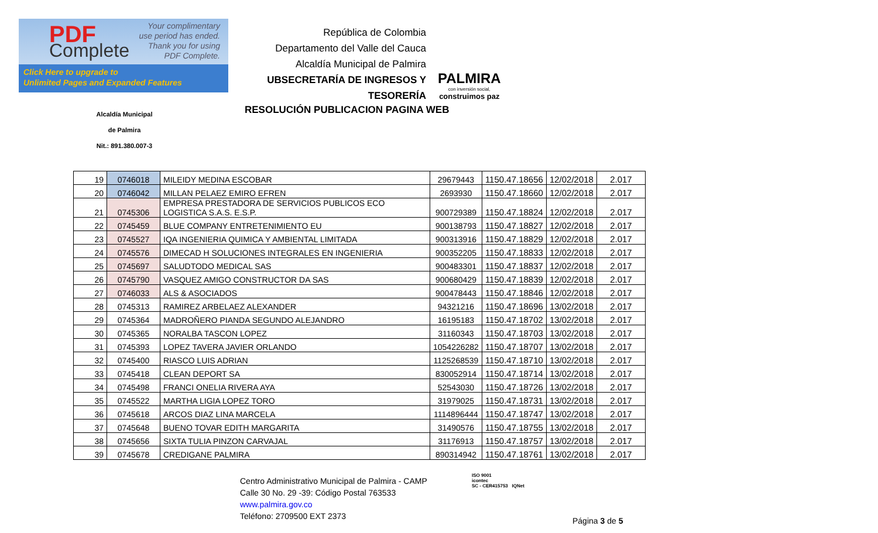PDF
Complete
Your complimentary
use period has ended.
Thank you for using
PDF Complete.
Click Here to upgrade to
Unlimited Pages and Expanded Features
República de Colombia
Departamento del Valle del Cauca
Alcaldía Municipal de Palmira
UBSECRETARÍA DE INGRESOS Y TESORERÍA
PALMIRA
con inversión social,
construimos paz
Alcaldía Municipal
de Palmira
Nit.: 891.380.007-3
RESOLUCIÓN PUBLICACION PAGINA WEB
| 19 | 0746018 | MILEIDY MEDINA ESCOBAR | 29679443 | 1150.47.18656 | 12/02/2018 | 2.017 |
| 20 | 0746042 | MILLAN PELAEZ EMIRO EFREN | 2693930 | 1150.47.18660 | 12/02/2018 | 2.017 |
| 21 | 0745306 | EMPRESA PRESTADORA DE SERVICIOS PUBLICOS ECO LOGISTICA S.A.S. E.S.P. | 900729389 | 1150.47.18824 | 12/02/2018 | 2.017 |
| 22 | 0745459 | BLUE COMPANY ENTRETENIMIENTO EU | 900138793 | 1150.47.18827 | 12/02/2018 | 2.017 |
| 23 | 0745527 | IQA INGENIERIA QUIMICA Y AMBIENTAL LIMITADA | 900313916 | 1150.47.18829 | 12/02/2018 | 2.017 |
| 24 | 0745576 | DIMECAD H SOLUCIONES INTEGRALES EN INGENIERIA | 900352205 | 1150.47.18833 | 12/02/2018 | 2.017 |
| 25 | 0745697 | SALUDTODO MEDICAL SAS | 900483301 | 1150.47.18837 | 12/02/2018 | 2.017 |
| 26 | 0745790 | VASQUEZ AMIGO CONSTRUCTOR DA SAS | 900680429 | 1150.47.18839 | 12/02/2018 | 2.017 |
| 27 | 0746033 | ALS & ASOCIADOS | 900478443 | 1150.47.18846 | 12/02/2018 | 2.017 |
| 28 | 0745313 | RAMIREZ ARBELAEZ ALEXANDER | 94321216 | 1150.47.18696 | 13/02/2018 | 2.017 |
| 29 | 0745364 | MADROÑERO PIANDA SEGUNDO ALEJANDRO | 16195183 | 1150.47.18702 | 13/02/2018 | 2.017 |
| 30 | 0745365 | NORALBA TASCON LOPEZ | 31160343 | 1150.47.18703 | 13/02/2018 | 2.017 |
| 31 | 0745393 | LOPEZ TAVERA JAVIER ORLANDO | 1054226282 | 1150.47.18707 | 13/02/2018 | 2.017 |
| 32 | 0745400 | RIASCO LUIS ADRIAN | 1125268539 | 1150.47.18710 | 13/02/2018 | 2.017 |
| 33 | 0745418 | CLEAN DEPORT SA | 830052914 | 1150.47.18714 | 13/02/2018 | 2.017 |
| 34 | 0745498 | FRANCI ONELIA RIVERA AYA | 52543030 | 1150.47.18726 | 13/02/2018 | 2.017 |
| 35 | 0745522 | MARTHA LIGIA LOPEZ TORO | 31979025 | 1150.47.18731 | 13/02/2018 | 2.017 |
| 36 | 0745618 | ARCOS DIAZ LINA MARCELA | 1114896444 | 1150.47.18747 | 13/02/2018 | 2.017 |
| 37 | 0745648 | BUENO TOVAR EDITH MARGARITA | 31490576 | 1150.47.18755 | 13/02/2018 | 2.017 |
| 38 | 0745656 | SIXTA TULIA PINZON CARVAJAL | 31176913 | 1150.47.18757 | 13/02/2018 | 2.017 |
| 39 | 0745678 | CREDIGANE PALMIRA | 890314942 | 1150.47.18761 | 13/02/2018 | 2.017 |
Centro Administrativo Municipal de Palmira - CAMP
Calle 30 No. 29 -39: Código Postal 763533
www.palmira.gov.co
Teléfono: 2709500 EXT 2373
ISO 9001
icontec
SC - CER415753 IQNet
Página 3 de 5